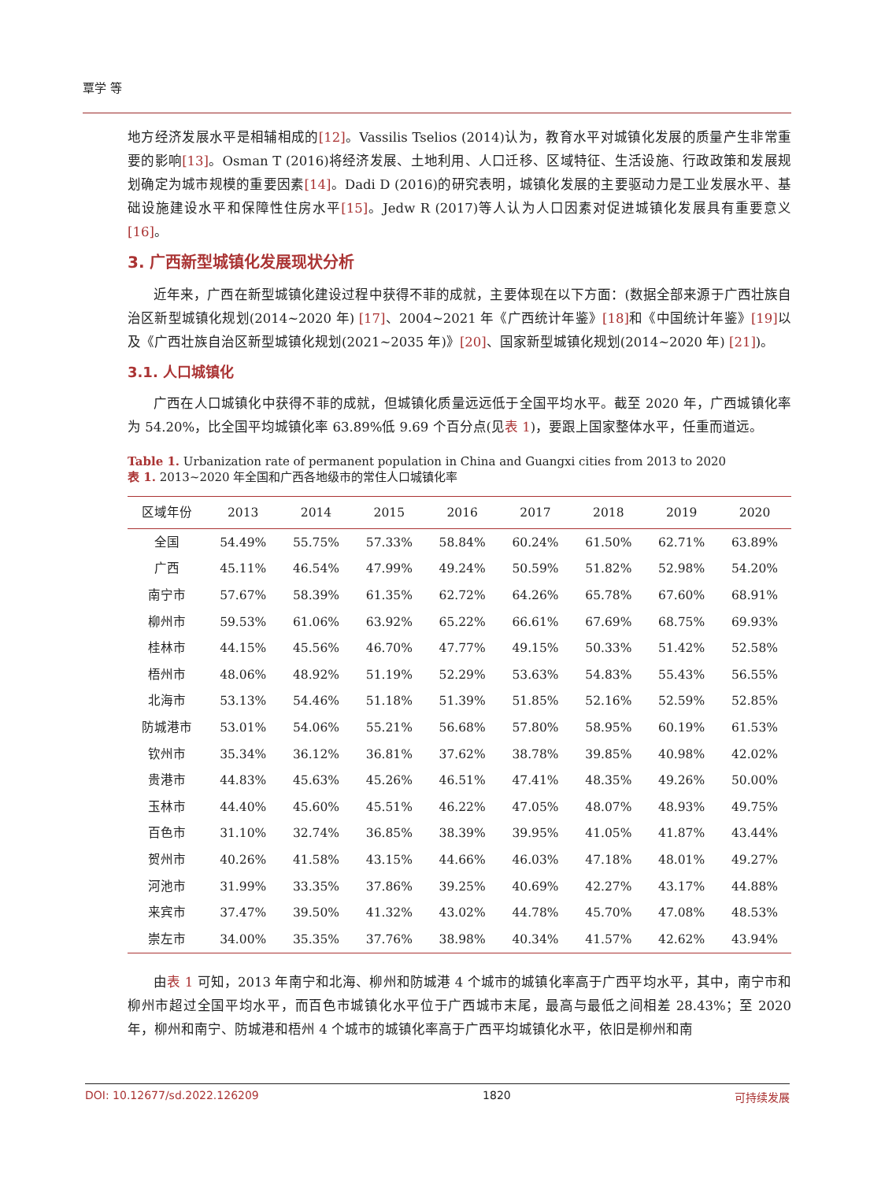覃学 等
地方经济发展水平是相辅相成的[12]。Vassilis Tselios (2014)认为，教育水平对城镇化发展的质量产生非常重要的影响[13]。Osman T (2016)将经济发展、土地利用、人口迁移、区域特征、生活设施、行政政策和发展规划确定为城市规模的重要因素[14]。Dadi D (2016)的研究表明，城镇化发展的主要驱动力是工业发展水平、基础设施建设水平和保障性住房水平[15]。Jedw R (2017)等人认为人口因素对促进城镇化发展具有重要意义[16]。
3. 广西新型城镇化发展现状分析
近年来，广西在新型城镇化建设过程中获得不菲的成就，主要体现在以下方面：(数据全部来源于广西壮族自治区新型城镇化规划(2014~2020 年) [17]、2004~2021 年《广西统计年鉴》[18] 和《中国统计年鉴》[19] 以及《广西壮族自治区新型城镇化规划(2021~2035 年)》[20]、国家新型城镇化规划(2014~2020 年) [21])。
3.1. 人口城镇化
广西在人口城镇化中获得不菲的成就，但城镇化质量远远低于全国平均水平。截至 2020 年，广西城镇化率为 54.20%，比全国平均城镇化率 63.89%低 9.69 个百分点(见表 1)，要跟上国家整体水平，任重而道远。
Table 1. Urbanization rate of permanent population in China and Guangxi cities from 2013 to 2020
表 1. 2013~2020 年全国和广西各地级市的常住人口城镇化率
| 区域年份 | 2013 | 2014 | 2015 | 2016 | 2017 | 2018 | 2019 | 2020 |
| --- | --- | --- | --- | --- | --- | --- | --- | --- |
| 全国 | 54.49% | 55.75% | 57.33% | 58.84% | 60.24% | 61.50% | 62.71% | 63.89% |
| 广西 | 45.11% | 46.54% | 47.99% | 49.24% | 50.59% | 51.82% | 52.98% | 54.20% |
| 南宁市 | 57.67% | 58.39% | 61.35% | 62.72% | 64.26% | 65.78% | 67.60% | 68.91% |
| 柳州市 | 59.53% | 61.06% | 63.92% | 65.22% | 66.61% | 67.69% | 68.75% | 69.93% |
| 桂林市 | 44.15% | 45.56% | 46.70% | 47.77% | 49.15% | 50.33% | 51.42% | 52.58% |
| 梧州市 | 48.06% | 48.92% | 51.19% | 52.29% | 53.63% | 54.83% | 55.43% | 56.55% |
| 北海市 | 53.13% | 54.46% | 51.18% | 51.39% | 51.85% | 52.16% | 52.59% | 52.85% |
| 防城港市 | 53.01% | 54.06% | 55.21% | 56.68% | 57.80% | 58.95% | 60.19% | 61.53% |
| 钦州市 | 35.34% | 36.12% | 36.81% | 37.62% | 38.78% | 39.85% | 40.98% | 42.02% |
| 贵港市 | 44.83% | 45.63% | 45.26% | 46.51% | 47.41% | 48.35% | 49.26% | 50.00% |
| 玉林市 | 44.40% | 45.60% | 45.51% | 46.22% | 47.05% | 48.07% | 48.93% | 49.75% |
| 百色市 | 31.10% | 32.74% | 36.85% | 38.39% | 39.95% | 41.05% | 41.87% | 43.44% |
| 贺州市 | 40.26% | 41.58% | 43.15% | 44.66% | 46.03% | 47.18% | 48.01% | 49.27% |
| 河池市 | 31.99% | 33.35% | 37.86% | 39.25% | 40.69% | 42.27% | 43.17% | 44.88% |
| 来宾市 | 37.47% | 39.50% | 41.32% | 43.02% | 44.78% | 45.70% | 47.08% | 48.53% |
| 崇左市 | 34.00% | 35.35% | 37.76% | 38.98% | 40.34% | 41.57% | 42.62% | 43.94% |
由表 1 可知，2013 年南宁和北海、柳州和防城港 4 个城市的城镇化率高于广西平均水平，其中，南宁市和柳州市超过全国平均水平，而百色市城镇化水平位于广西城市末尾，最高与最低之间相差 28.43%；至 2020 年，柳州和南宁、防城港和梧州 4 个城市的城镇化率高于广西平均城镇化水平，依旧是柳州和南
DOI: 10.12677/sd.2022.126209 1820 可持续发展